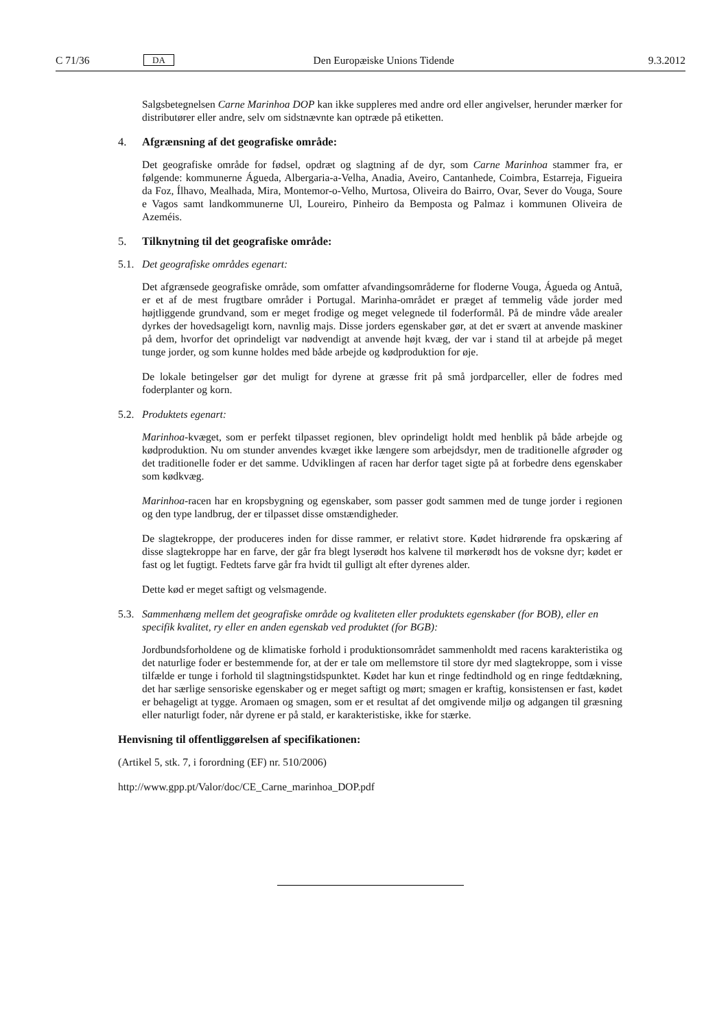C 71/36 DA Den Europæiske Unions Tidende 9.3.2012
Salgsbetegnelsen Carne Marinhoa DOP kan ikke suppleres med andre ord eller angivelser, herunder mærker for distributører eller andre, selv om sidstnævnte kan optræde på etiketten.
4. Afgrænsning af det geografiske område:
Det geografiske område for fødsel, opdræt og slagtning af de dyr, som Carne Marinhoa stammer fra, er følgende: kommunerne Águeda, Albergaria-a-Velha, Anadia, Aveiro, Cantanhede, Coimbra, Estarreja, Figueira da Foz, Ílhavo, Mealhada, Mira, Montemor-o-Velho, Murtosa, Oliveira do Bairro, Ovar, Sever do Vouga, Soure e Vagos samt landkommunerne Ul, Loureiro, Pinheiro da Bemposta og Palmaz i kommunen Oliveira de Azeméis.
5. Tilknytning til det geografiske område:
5.1. Det geografiske områdes egenart:
Det afgrænsede geografiske område, som omfatter afvandingsområderne for floderne Vouga, Águeda og Antuã, er et af de mest frugtbare områder i Portugal. Marinha-området er præget af temmelig våde jorder med højtliggende grundvand, som er meget frodige og meget velegnede til foderformål. På de mindre våde arealer dyrkes der hovedsageligt korn, navnlig majs. Disse jorders egenskaber gør, at det er svært at anvende maskiner på dem, hvorfor det oprindeligt var nødvendigt at anvende højt kvæg, der var i stand til at arbejde på meget tunge jorder, og som kunne holdes med både arbejde og kødproduktion for øje.
De lokale betingelser gør det muligt for dyrene at græsse frit på små jordparceller, eller de fodres med foderplanter og korn.
5.2. Produktets egenart:
Marinhoa-kvæget, som er perfekt tilpasset regionen, blev oprindeligt holdt med henblik på både arbejde og kødproduktion. Nu om stunder anvendes kvæget ikke længere som arbejdsdyr, men de traditionelle afgrøder og det traditionelle foder er det samme. Udviklingen af racen har derfor taget sigte på at forbedre dens egenskaber som kødkvæg.
Marinhoa-racen har en kropsbygning og egenskaber, som passer godt sammen med de tunge jorder i regionen og den type landbrug, der er tilpasset disse omstændigheder.
De slagtekroppe, der produceres inden for disse rammer, er relativt store. Kødet hidrørende fra opskæring af disse slagtekroppe har en farve, der går fra blegt lyserødt hos kalvene til mørkerødt hos de voksne dyr; kødet er fast og let fugtigt. Fedtets farve går fra hvidt til gulligt alt efter dyrenes alder.
Dette kød er meget saftigt og velsmagende.
5.3. Sammenhæng mellem det geografiske område og kvaliteten eller produktets egenskaber (for BOB), eller en specifik kvalitet, ry eller en anden egenskab ved produktet (for BGB):
Jordbundsforholdene og de klimatiske forhold i produktionsområdet sammenholdt med racens karakteristika og det naturlige foder er bestemmende for, at der er tale om mellemstore til store dyr med slagtekroppe, som i visse tilfælde er tunge i forhold til slagtningstidspunktet. Kødet har kun et ringe fedtindhold og en ringe fedtdækning, det har særlige sensoriske egenskaber og er meget saftigt og mørt; smagen er kraftig, konsistensen er fast, kødet er behageligt at tygge. Aromaen og smagen, som er et resultat af det omgivende miljø og adgangen til græsning eller naturligt foder, når dyrene er på stald, er karakteristiske, ikke for stærke.
Henvisning til offentliggørelsen af specifikationen:
(Artikel 5, stk. 7, i forordning (EF) nr. 510/2006)
http://www.gpp.pt/Valor/doc/CE_Carne_marinhoa_DOP.pdf